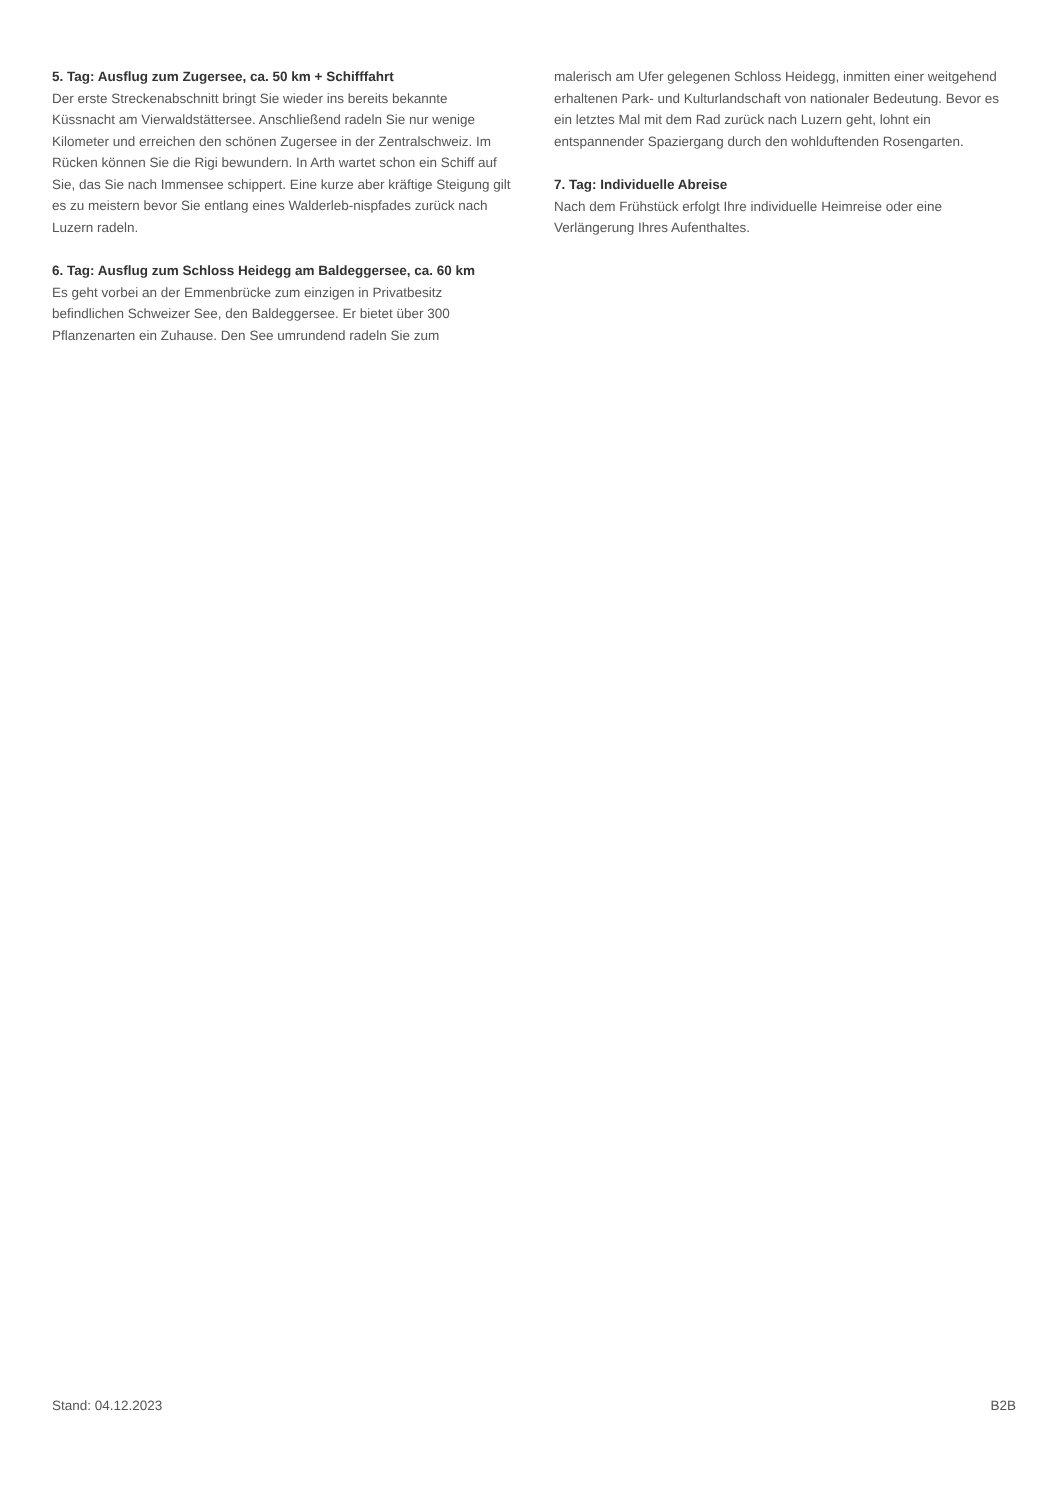5. Tag: Ausflug zum Zugersee, ca. 50 km + Schifffahrt
Der erste Streckenabschnitt bringt Sie wieder ins bereits bekannte Küssnacht am Vierwaldstättersee. Anschließend radeln Sie nur wenige Kilometer und erreichen den schönen Zugersee in der Zentralschweiz. Im Rücken können Sie die Rigi bewundern. In Arth wartet schon ein Schiff auf Sie, das Sie nach Immensee schippert. Eine kurze aber kräftige Steigung gilt es zu meistern bevor Sie entlang eines Walderleb-nispfades zurück nach Luzern radeln.
6. Tag: Ausflug zum Schloss Heidegg am Baldeggersee, ca. 60 km
Es geht vorbei an der Emmenbrücke zum einzigen in Privatbesitz befindlichen Schweizer See, den Baldeggersee. Er bietet über 300 Pflanzenarten ein Zuhause. Den See umrundend radeln Sie zum
malerisch am Ufer gelegenen Schloss Heidegg, inmitten einer weitgehend erhaltenen Park- und Kulturlandschaft von nationaler Bedeutung. Bevor es ein letztes Mal mit dem Rad zurück nach Luzern geht, lohnt ein entspannender Spaziergang durch den wohlduftenden Rosengarten.
7. Tag: Individuelle Abreise
Nach dem Frühstück erfolgt Ihre individuelle Heimreise oder eine Verlängerung Ihres Aufenthaltes.
Stand: 04.12.2023 B2B